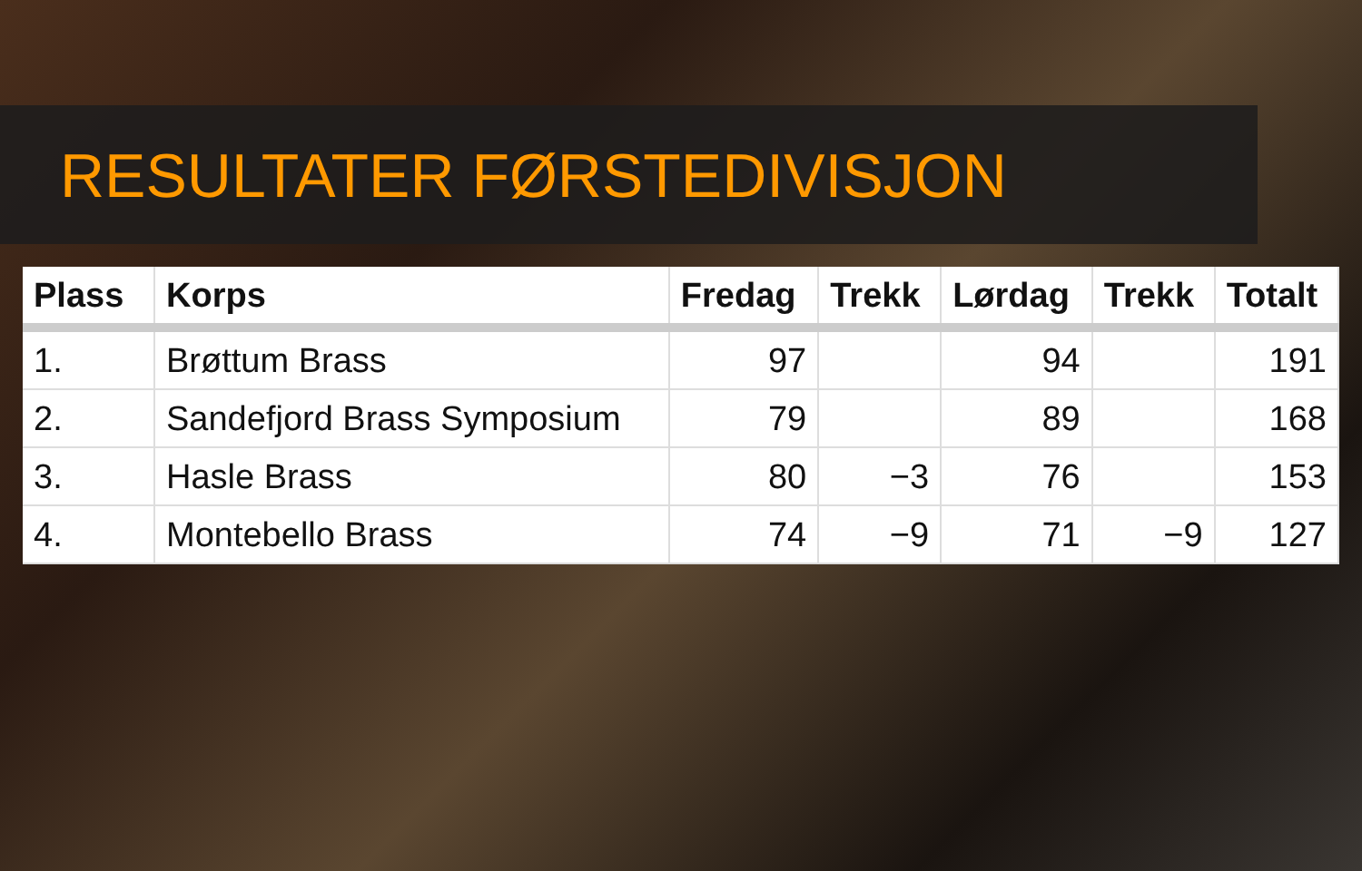RESULTATER FØRSTEDIVISJON
| Plass | Korps | Fredag | Trekk | Lørdag | Trekk | Totalt |
| --- | --- | --- | --- | --- | --- | --- |
| 1. | Brøttum Brass | 97 | | 94 | | 191 |
| 2. | Sandefjord Brass Symposium | 79 | | 89 | | 168 |
| 3. | Hasle Brass | 80 | −3 | 76 | | 153 |
| 4. | Montebello Brass | 74 | −9 | 71 | −9 | 127 |